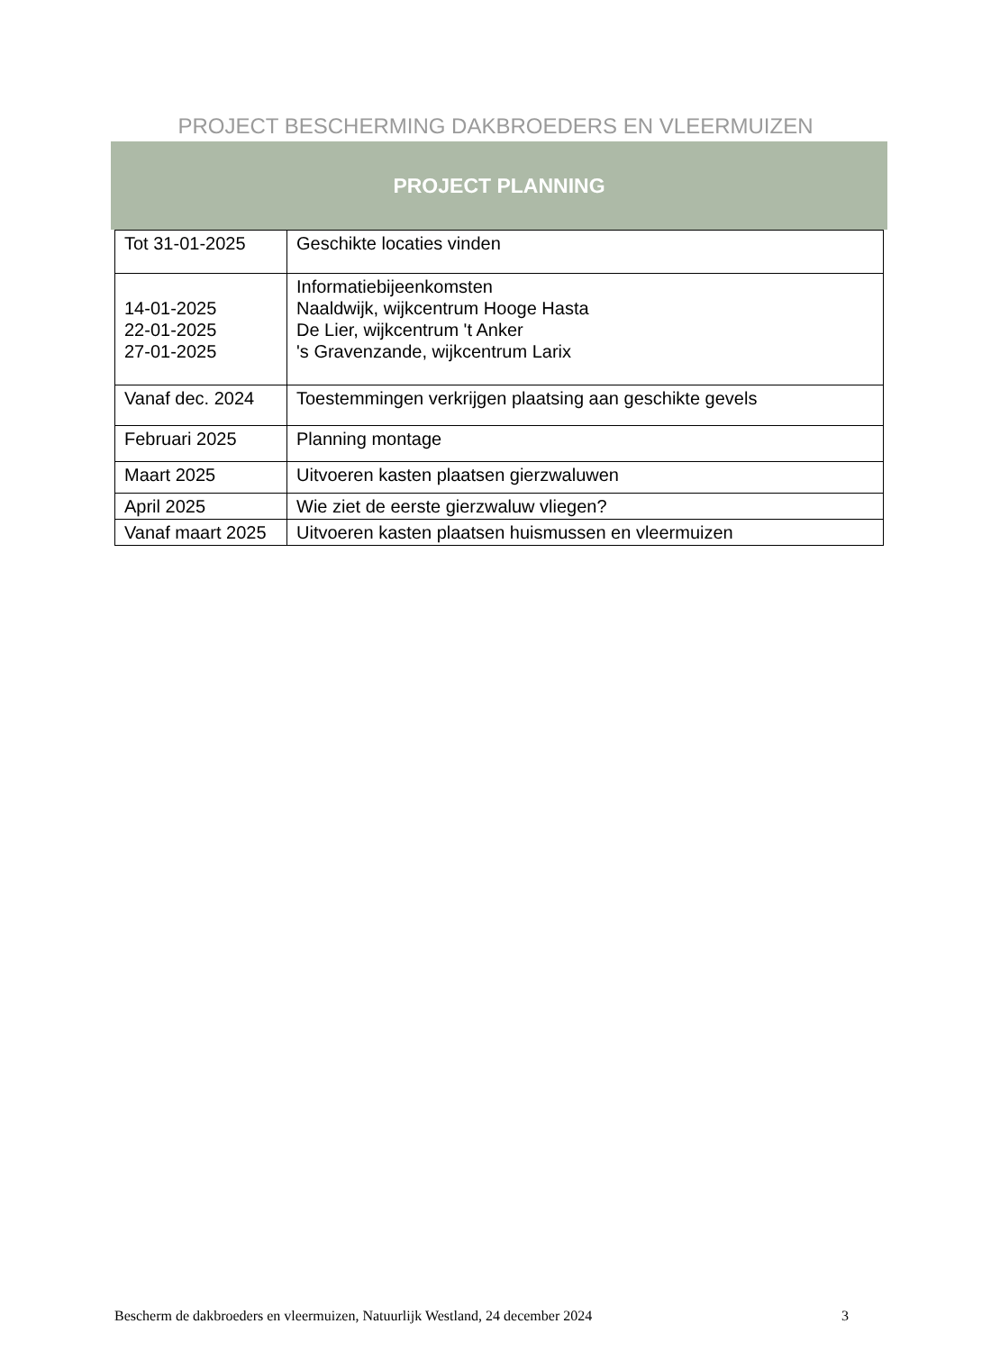PROJECT BESCHERMING DAKBROEDERS EN VLEERMUIZEN
PROJECT PLANNING
| Tot 31-01-2025 | Geschikte locaties vinden |
| 14-01-2025 22-01-2025 27-01-2025 | Informatiebijeenkomsten Naaldwijk, wijkcentrum Hooge Hasta De Lier, wijkcentrum 't Anker 's Gravenzande, wijkcentrum Larix |
| Vanaf dec. 2024 | Toestemmingen verkrijgen plaatsing aan geschikte gevels |
| Februari 2025 | Planning montage |
| Maart 2025 | Uitvoeren kasten plaatsen gierzwaluwen |
| April 2025 | Wie ziet de eerste gierzwaluw vliegen? |
| Vanaf maart 2025 | Uitvoeren kasten plaatsen huismussen en vleermuizen |
Bescherm de dakbroeders en vleermuizen, Natuurlijk Westland, 24 december 2024 3